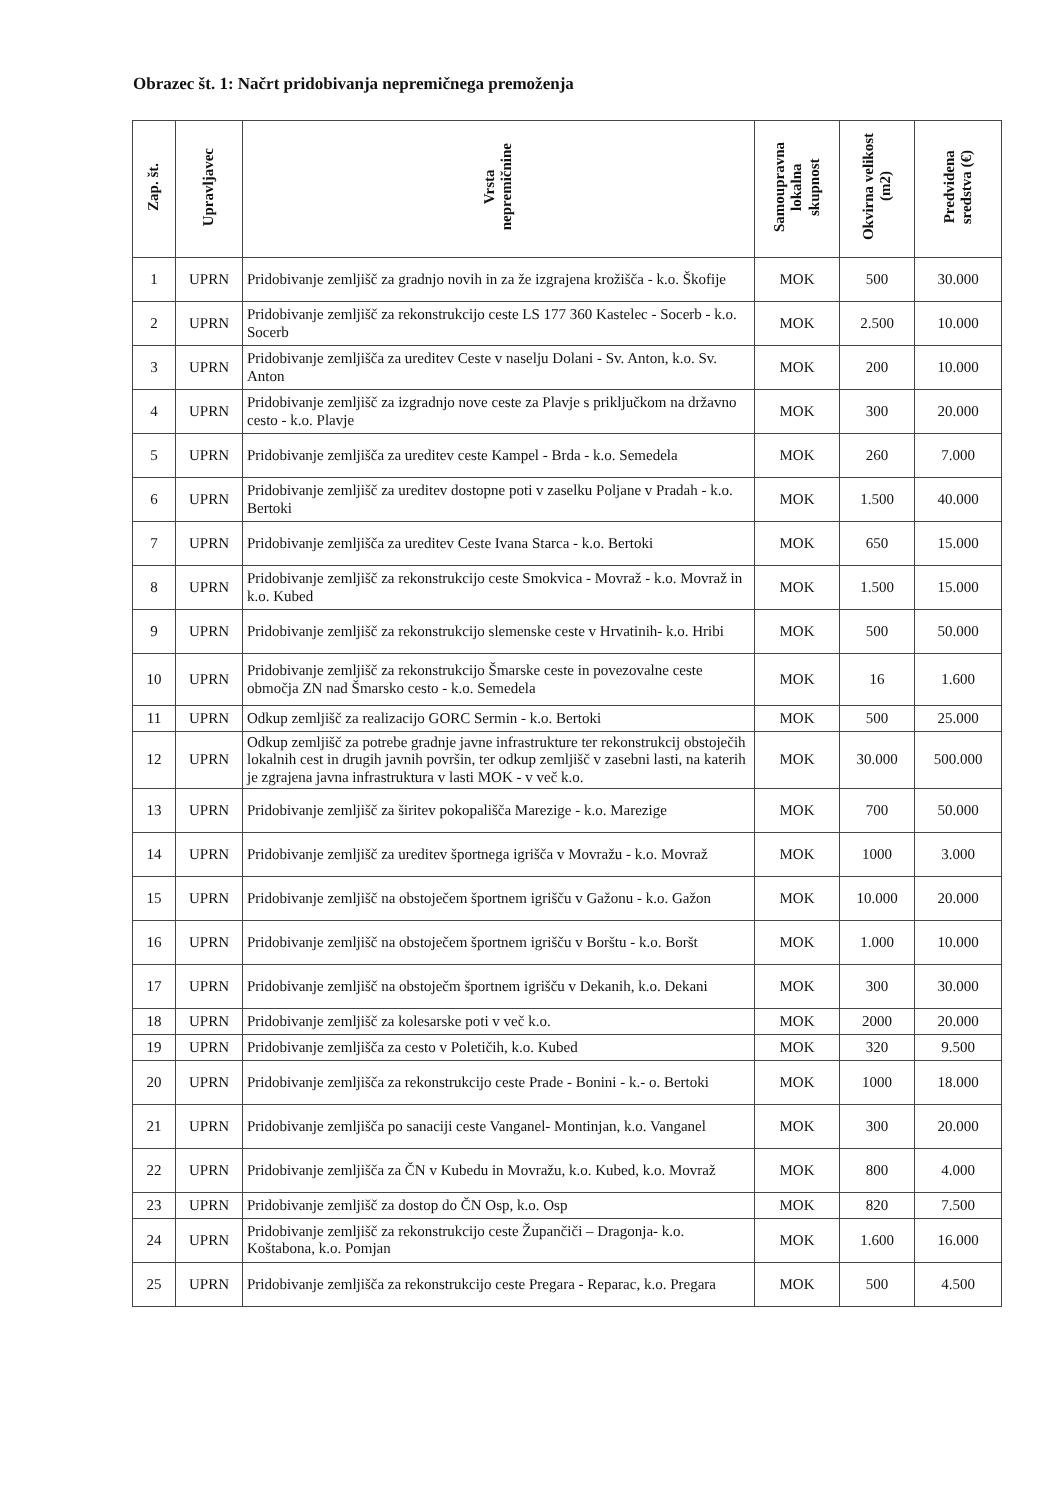Obrazec št. 1: Načrt pridobivanja nepremičnega premoženja
| Zap. št. | Upravljavec | Vrsta nepremičnine | Samoupravna lokalna skupnost | Okvirna velikost (m2) | Predvidena sredstva (€) |
| --- | --- | --- | --- | --- | --- |
| 1 | UPRN | Pridobivanje zemljišč za gradnjo novih in za že izgrajena krožišča - k.o. Škofije | MOK | 500 | 30.000 |
| 2 | UPRN | Pridobivanje zemljišč za rekonstrukcijo ceste LS 177 360 Kastelec - Socerb - k.o. Socerb | MOK | 2.500 | 10.000 |
| 3 | UPRN | Pridobivanje zemljišča za ureditev Ceste v naselju Dolani - Sv. Anton, k.o. Sv. Anton | MOK | 200 | 10.000 |
| 4 | UPRN | Pridobivanje zemljišč za izgradnjo nove ceste za Plavje s priključkom na državno cesto - k.o. Plavje | MOK | 300 | 20.000 |
| 5 | UPRN | Pridobivanje zemljišča za ureditev ceste Kampel - Brda - k.o. Semedela | MOK | 260 | 7.000 |
| 6 | UPRN | Pridobivanje zemljišč za ureditev dostopne poti v zaselku Poljane v Pradah - k.o. Bertoki | MOK | 1.500 | 40.000 |
| 7 | UPRN | Pridobivanje zemljišča za ureditev Ceste Ivana Starca - k.o. Bertoki | MOK | 650 | 15.000 |
| 8 | UPRN | Pridobivanje zemljišč za rekonstrukcijo ceste Smokvica - Movraž - k.o. Movraž in k.o. Kubed | MOK | 1.500 | 15.000 |
| 9 | UPRN | Pridobivanje zemljišč za rekonstrukcijo slemenske ceste v Hrvatinih- k.o. Hribi | MOK | 500 | 50.000 |
| 10 | UPRN | Pridobivanje zemljišč za rekonstrukcijo Šmarske ceste in povezovalne ceste območja ZN nad Šmarsko cesto - k.o. Semedela | MOK | 16 | 1.600 |
| 11 | UPRN | Odkup zemljišč za realizacijo GORC Sermin - k.o. Bertoki | MOK | 500 | 25.000 |
| 12 | UPRN | Odkup zemljišč za potrebe gradnje javne infrastrukture ter rekonstrukcij obstoječih lokalnih cest in drugih javnih površin, ter odkup zemljišč v zasebni lasti, na katerih je zgrajena javna infrastruktura v lasti MOK - v več k.o. | MOK | 30.000 | 500.000 |
| 13 | UPRN | Pridobivanje zemljišč za širitev pokopališča Marezige - k.o. Marezige | MOK | 700 | 50.000 |
| 14 | UPRN | Pridobivanje zemljišč za ureditev športnega igrišča v Movražu - k.o. Movraž | MOK | 1000 | 3.000 |
| 15 | UPRN | Pridobivanje zemljišč na obstoječem športnem igrišču v Gažonu - k.o. Gažon | MOK | 10.000 | 20.000 |
| 16 | UPRN | Pridobivanje zemljišč na obstoječem športnem igrišču v Borštu - k.o. Boršt | MOK | 1.000 | 10.000 |
| 17 | UPRN | Pridobivanje zemljišč na obstoječm športnem igrišču v Dekanih, k.o. Dekani | MOK | 300 | 30.000 |
| 18 | UPRN | Pridobivanje zemljišč za kolesarske poti v več k.o. | MOK | 2000 | 20.000 |
| 19 | UPRN | Pridobivanje zemljišča za cesto v Poletičih, k.o. Kubed | MOK | 320 | 9.500 |
| 20 | UPRN | Pridobivanje zemljišča za rekonstrukcijo ceste Prade - Bonini - k.- o. Bertoki | MOK | 1000 | 18.000 |
| 21 | UPRN | Pridobivanje zemljišča po sanaciji ceste Vanganel- Montinjan, k.o. Vanganel | MOK | 300 | 20.000 |
| 22 | UPRN | Pridobivanje zemljišča za ČN v Kubedu in Movražu, k.o. Kubed, k.o. Movraž | MOK | 800 | 4.000 |
| 23 | UPRN | Pridobivanje zemljišč za dostop do ČN Osp, k.o. Osp | MOK | 820 | 7.500 |
| 24 | UPRN | Pridobivanje zemljišč za rekonstrukcijo ceste Župančiči – Dragonja- k.o. Koštabona, k.o. Pomjan | MOK | 1.600 | 16.000 |
| 25 | UPRN | Pridobivanje zemljišča za rekonstrukcijo ceste Pregara - Reparac, k.o. Pregara | MOK | 500 | 4.500 |